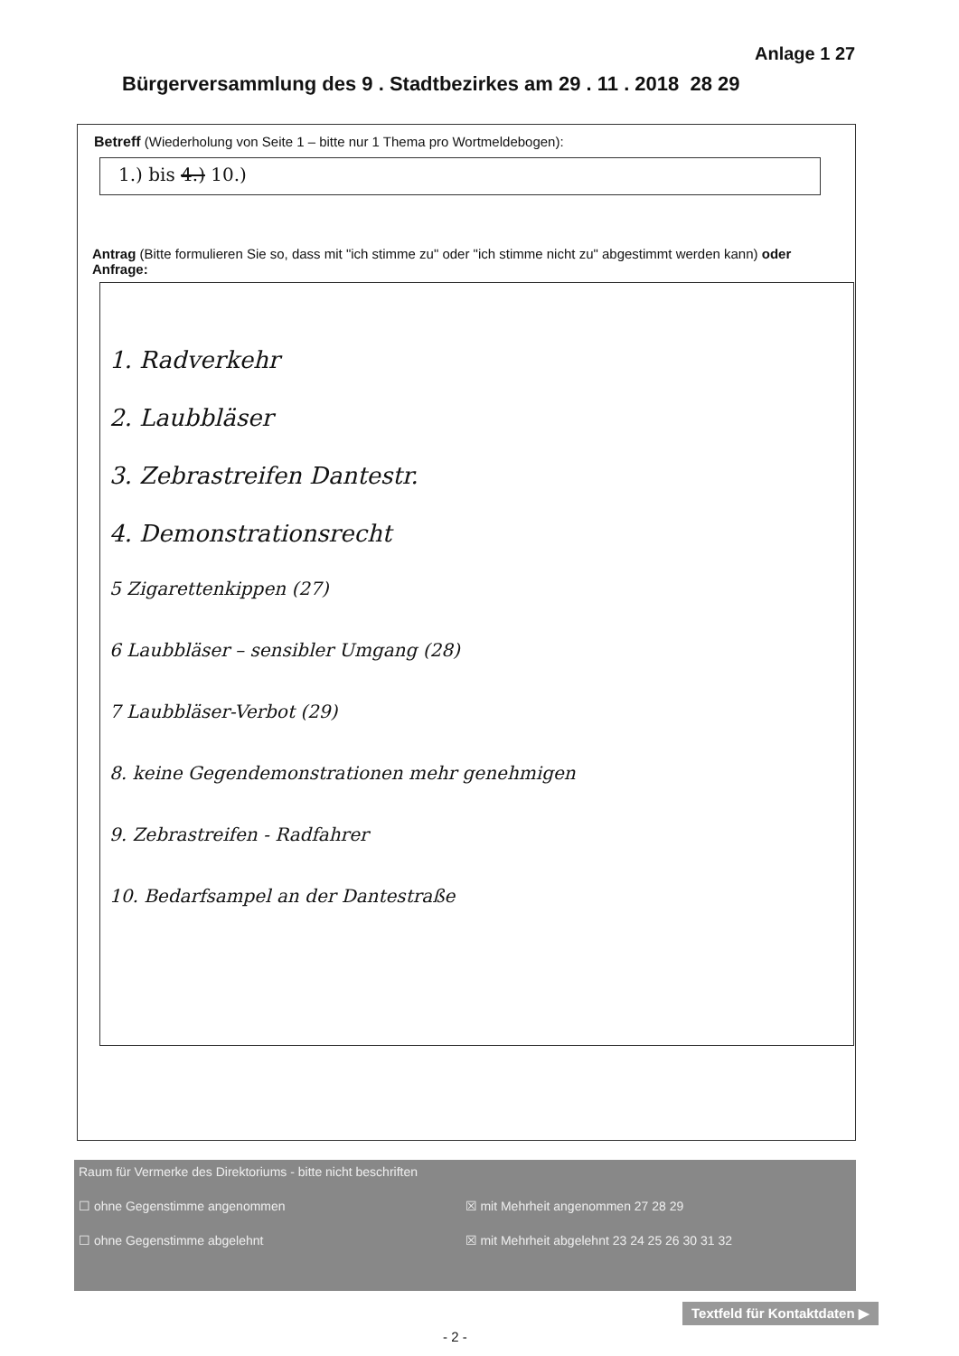Anlage 1 27
Bürgerversammlung des 9 . Stadtbezirkes am 29 . 11 . 2018 28 29
Betreff (Wiederholung von Seite 1 – bitte nur 1 Thema pro Wortmeldebogen):
1.) bis 4.) 10.)
Antrag (Bitte formulieren Sie so, dass mit "ich stimme zu" oder "ich stimme nicht zu" abgestimmt werden kann) oder Anfrage:
1. Radverkehr
2. Laubbläser
3. Zebrastreifen Dantestr.
4. Demonstrationsrecht
5 Zigarettenkippen (27)
6 Laubbläser – sensibler Umgang (28)
7 Laubbläser-Verbot (29)
8. keine Gegendemonstrationen mehr genehmigen
9. Zebrastreifen - Radfahrer
10. Bedarfsampel an der Dantestraße
Raum für Vermerke des Direktoriums - bitte nicht beschriften
☐ ohne Gegenstimme angenommen ☒ mit Mehrheit angenommen 27 28 29
☐ ohne Gegenstimme abgelehnt ☒ mit Mehrheit abgelehnt 23 24 25 26 30 31 32
Textfeld für Kontaktdaten ▶
- 2 -